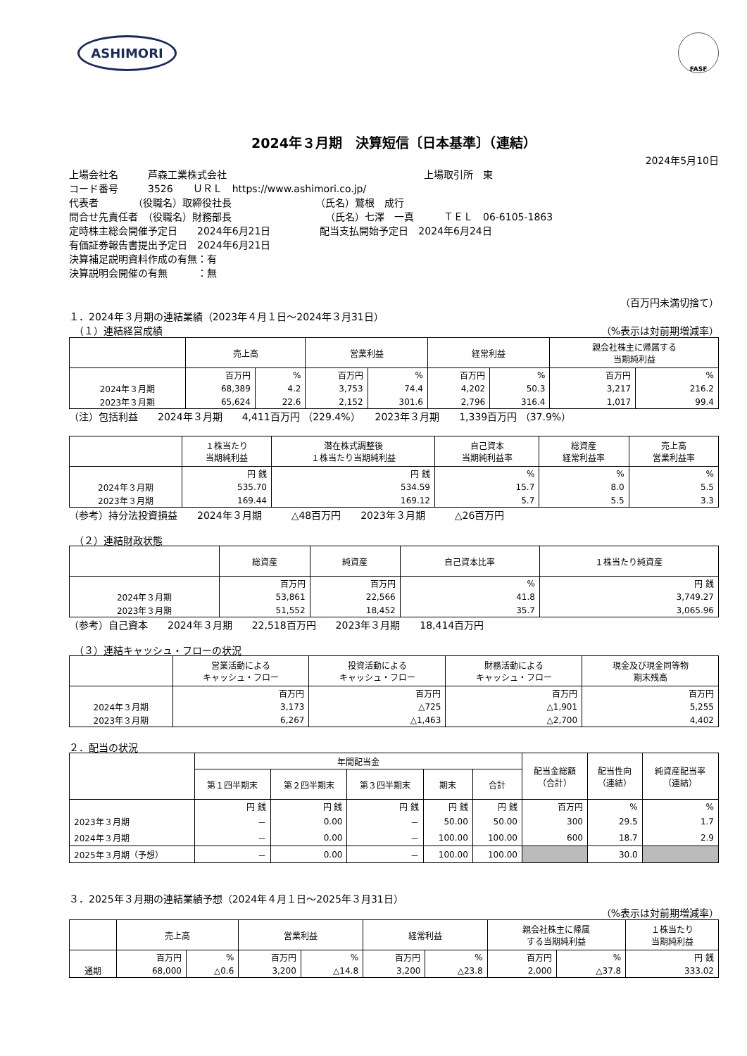ASHIMORI
FASF
2024年３月期　決算短信〔日本基準〕（連結）
2024年5月10日
上場会社名　　　芦森工業株式会社　　　　　　　　　　　　　　　　　　　　上場取引所　東
コード番号　　　3526　　ＵＲＬ　https://www.ashimori.co.jp/
代表者　　　　（役職名）取締役社長　　　　　　　　　（氏名）鷲根　成行
問合せ先責任者　（役職名）財務部長　　　　　　　　　　（氏名）七澤　一真　　　ＴＥＬ　06-6105-1863
定時株主総会開催予定日　　2024年6月21日　　　　　配当支払開始予定日　2024年6月24日
有価証券報告書提出予定日　2024年6月21日
決算補足説明資料作成の有無：有
決算説明会開催の有無　　　：無
（百万円未満切捨て）
１．2024年３月期の連結業績（2023年４月１日～2024年３月31日）
　（１）連結経営成績 （%表示は対前期増減率）
| | 売上高 | | 営業利益 | | 経常利益 | | 親会社株主に帰属する 当期純利益 | |
| --- | --- | --- | --- | --- | --- | --- | --- | --- |
| | 百万円 | % | 百万円 | % | 百万円 | % | 百万円 | % |
| 2024年３月期 | 68,389 | 4.2 | 3,753 | 74.4 | 4,202 | 50.3 | 3,217 | 216.2 |
| 2023年３月期 | 65,624 | 22.6 | 2,152 | 301.6 | 2,796 | 316.4 | 1,017 | 99.4 |
（注）包括利益　　2024年３月期　　4,411百万円 （229.4%）　　2023年３月期　　1,339百万円 （37.9%）
| | １株当たり 当期純利益 | 潜在株式調整後 １株当たり当期純利益 | 自己資本 当期純利益率 | 総資産 経常利益率 | 売上高 営業利益率 |
| --- | --- | --- | --- | --- | --- |
| | 円 銭 | 円 銭 | % | % | % |
| 2024年３月期 | 535.70 | 534.59 | 15.7 | 8.0 | 5.5 |
| 2023年３月期 | 169.44 | 169.12 | 5.7 | 5.5 | 3.3 |
（参考）持分法投資損益　　2024年３月期　　　△48百万円　　2023年３月期　　　△26百万円
　（２）連結財政状態
| | 総資産 | 純資産 | 自己資本比率 | １株当たり純資産 |
| --- | --- | --- | --- | --- |
| | 百万円 | 百万円 | % | 円 銭 |
| 2024年３月期 | 53,861 | 22,566 | 41.8 | 3,749.27 |
| 2023年３月期 | 51,552 | 18,452 | 35.7 | 3,065.96 |
（参考）自己資本　　2024年３月期　　22,518百万円　　2023年３月期　　18,414百万円
　（３）連結キャッシュ・フローの状況
| | 営業活動による キャッシュ・フロー | 投資活動による キャッシュ・フロー | 財務活動による キャッシュ・フロー | 現金及び現金同等物 期末残高 |
| --- | --- | --- | --- | --- |
| | 百万円 | 百万円 | 百万円 | 百万円 |
| 2024年３月期 | 3,173 | △725 | △1,901 | 5,255 |
| 2023年３月期 | 6,267 | △1,463 | △2,700 | 4,402 |
２．配当の状況
| | 年間配当金 | | | | | 配当金総額 （合計） | 配当性向 （連結） | 純資産配当率 （連結） |
| --- | --- | --- | --- | --- | --- | --- | --- | --- |
| | 第１四半期末 | 第２四半期末 | 第３四半期末 | 期末 | 合計 | | | |
| | 円 銭 | 円 銭 | 円 銭 | 円 銭 | 円 銭 | 百万円 | % | % |
| 2023年３月期 | － | 0.00 | － | 50.00 | 50.00 | 300 | 29.5 | 1.7 |
| 2024年３月期 | － | 0.00 | － | 100.00 | 100.00 | 600 | 18.7 | 2.9 |
| 2025年３月期（予想） | － | 0.00 | － | 100.00 | 100.00 | | 30.0 | |
３．2025年３月期の連結業績予想（2024年４月１日～2025年３月31日）
（%表示は対前期増減率）
| | 売上高 | | 営業利益 | | 経常利益 | | 親会社株主に帰属 する当期純利益 | | １株当たり 当期純利益 |
| --- | --- | --- | --- | --- | --- | --- | --- | --- | --- |
| | 百万円 | % | 百万円 | % | 百万円 | % | 百万円 | % | 円 銭 |
| 通期 | 68,000 | △0.6 | 3,200 | △14.8 | 3,200 | △23.8 | 2,000 | △37.8 | 333.02 |